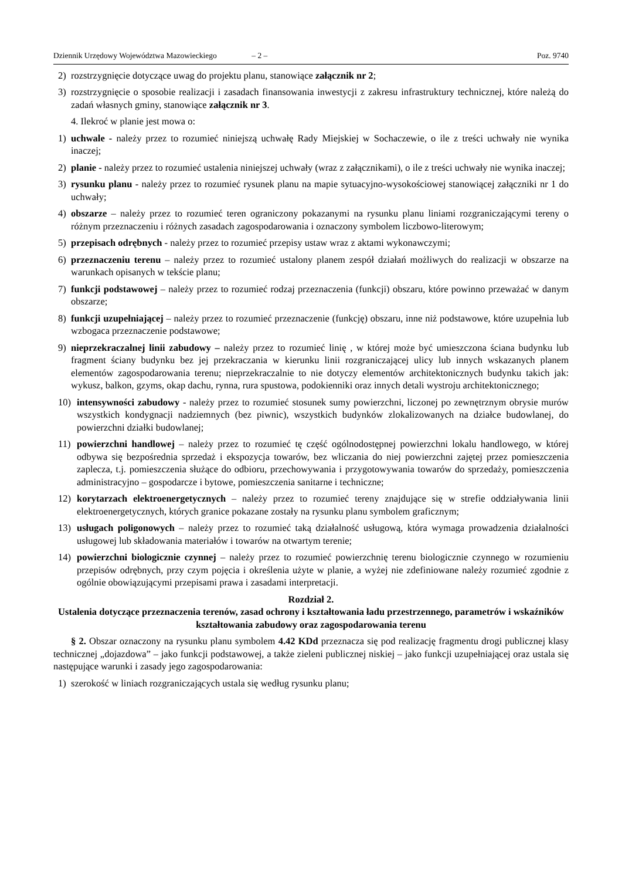Dziennik Urzędowy Województwa Mazowieckiego – 2 – Poz. 9740
2) rozstrzygnięcie dotyczące uwag do projektu planu, stanowiące załącznik nr 2;
3) rozstrzygnięcie o sposobie realizacji i zasadach finansowania inwestycji z zakresu infrastruktury technicznej, które należą do zadań własnych gminy, stanowiące załącznik nr 3.
4. Ilekroć w planie jest mowa o:
1) uchwale - należy przez to rozumieć niniejszą uchwałę Rady Miejskiej w Sochaczewie, o ile z treści uchwały nie wynika inaczej;
2) planie - należy przez to rozumieć ustalenia niniejszej uchwały (wraz z załącznikami), o ile z treści uchwały nie wynika inaczej;
3) rysunku planu - należy przez to rozumieć rysunek planu na mapie sytuacyjno-wysokościowej stanowiącej załączniki nr 1 do uchwały;
4) obszarze – należy przez to rozumieć teren ograniczony pokazanymi na rysunku planu liniami rozgraniczającymi tereny o różnym przeznaczeniu i różnych zasadach zagospodarowania i oznaczony symbolem liczbowo-literowym;
5) przepisach odrębnych - należy przez to rozumieć przepisy ustaw wraz z aktami wykonawczymi;
6) przeznaczeniu terenu – należy przez to rozumieć ustalony planem zespół działań możliwych do realizacji w obszarze na warunkach opisanych w tekście planu;
7) funkcji podstawowej – należy przez to rozumieć rodzaj przeznaczenia (funkcji) obszaru, które powinno przeważać w danym obszarze;
8) funkcji uzupełniającej – należy przez to rozumieć przeznaczenie (funkcję) obszaru, inne niż podstawowe, które uzupełnia lub wzbogaca przeznaczenie podstawowe;
9) nieprzekraczalnej linii zabudowy – należy przez to rozumieć linię , w której może być umieszczona ściana budynku lub fragment ściany budynku bez jej przekraczania w kierunku linii rozgraniczającej ulicy lub innych wskazanych planem elementów zagospodarowania terenu; nieprzekraczalnie to nie dotyczy elementów architektonicznych budynku takich jak: wykusz, balkon, gzyms, okap dachu, rynna, rura spustowa, podokienniki oraz innych detali wystroju architektonicznego;
10) intensywności zabudowy - należy przez to rozumieć stosunek sumy powierzchni, liczonej po zewnętrznym obrysie murów wszystkich kondygnacji nadziemnych (bez piwnic), wszystkich budynków zlokalizowanych na działce budowlanej, do powierzchni działki budowlanej;
11) powierzchni handlowej – należy przez to rozumieć tę część ogólnodostępnej powierzchni lokalu handlowego, w której odbywa się bezpośrednia sprzedaż i ekspozycja towarów, bez wliczania do niej powierzchni zajętej przez pomieszczenia zaplecza, t.j. pomieszczenia służące do odbioru, przechowywania i przygotowywania towarów do sprzedaży, pomieszczenia administracyjno – gospodarcze i bytowe, pomieszczenia sanitarne i techniczne;
12) korytarzach elektroenergetycznych – należy przez to rozumieć tereny znajdujące się w strefie oddziaływania linii elektroenergetycznych, których granice pokazane zostały na rysunku planu symbolem graficznym;
13) usługach poligonowych – należy przez to rozumieć taką działalność usługową, która wymaga prowadzenia działalności usługowej lub składowania materiałów i towarów na otwartym terenie;
14) powierzchni biologicznie czynnej – należy przez to rozumieć powierzchnię terenu biologicznie czynnego w rozumieniu przepisów odrębnych, przy czym pojęcia i określenia użyte w planie, a wyżej nie zdefiniowane należy rozumieć zgodnie z ogólnie obowiązującymi przepisami prawa i zasadami interpretacji.
Rozdział 2.
Ustalenia dotyczące przeznaczenia terenów, zasad ochrony i kształtowania ładu przestrzennego, parametrów i wskaźników kształtowania zabudowy oraz zagospodarowania terenu
§ 2. Obszar oznaczony na rysunku planu symbolem 4.42 KDd przeznacza się pod realizację fragmentu drogi publicznej klasy technicznej „dojazdowa” – jako funkcji podstawowej, a także zieleni publicznej niskiej – jako funkcji uzupełniającej oraz ustala się następujące warunki i zasady jego zagospodarowania:
1) szerokość w liniach rozgraniczających ustala się według rysunku planu;